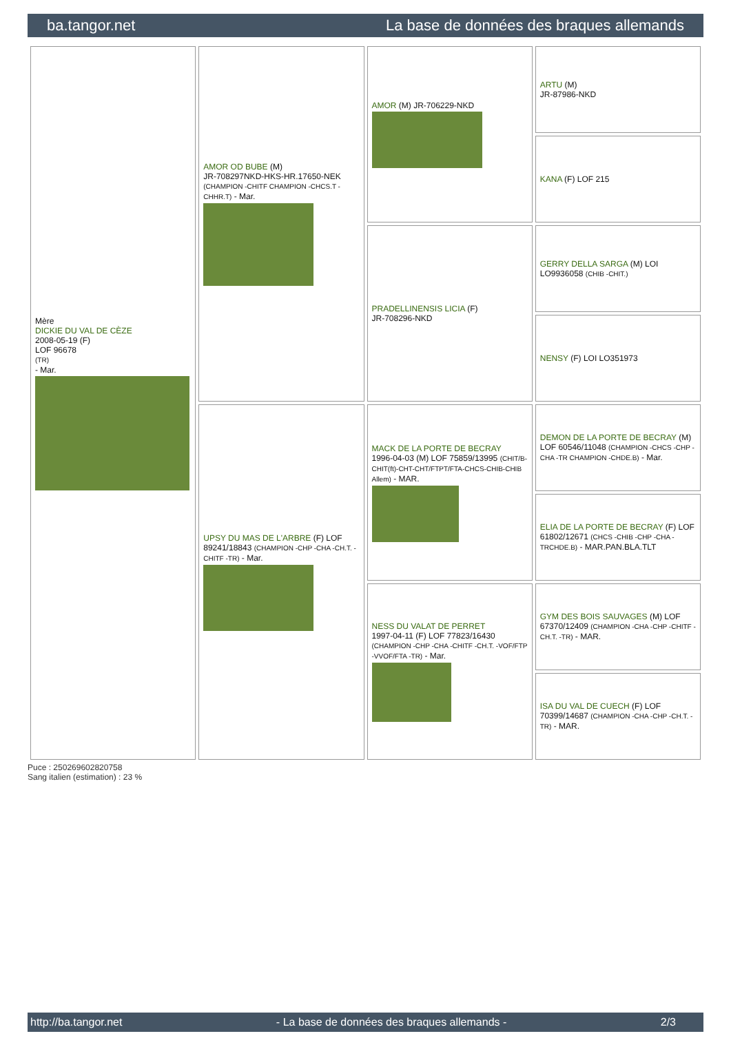ba.tangor.net La base de données des braques allemands
| Mère DICKIE DU VAL DE CÈZE 2008-05-19 (F) LOF 96678 (TR) - Mar. | AMOR OD BUBE (M) JR-708297NKD-HKS-HR.17650-NEK (CHAMPION -CHITF CHAMPION -CHCS.T -CHHR.T) - Mar. | AMOR (M) JR-706229-NKD | ARTU (M) JR-87986-NKD |
| | | | KANA (F) LOF 215 |
| | | PRADELLINENSIS LICIA (F) JR-708296-NKD | GERRY DELLA SARGA (M) LOI LO9936058 (CHIB -CHIT.) |
| | | | NENSY (F) LOI LO351973 |
| | UPSY DU MAS DE L'ARBRE (F) LOF 89241/18843 (CHAMPION -CHP -CHA -CH.T. -CHITF -TR) - Mar. | MACK DE LA PORTE DE BECRAY 1996-04-03 (M) LOF 75859/13995 (CHIT/B-CHIT(ft)-CHT-CHT/FTPT/FTA-CHCS-CHIB-CHIB Allem) - MAR. | DEMON DE LA PORTE DE BECRAY (M) LOF 60546/11048 (CHAMPION -CHCS -CHP -CHA -TR CHAMPION -CHDE.B) - Mar. |
| | | | ELIA DE LA PORTE DE BECRAY (F) LOF 61802/12671 (CHCS -CHIB -CHP -CHA -TRCHDE.B) - MAR.PAN.BLA.TLT |
| | | NESS DU VALAT DE PERRET 1997-04-11 (F) LOF 77823/16430 (CHAMPION -CHP -CHA -CHITF -CH.T. -VOF/FTP -VVOF/FTA -TR) - Mar. | GYM DES BOIS SAUVAGES (M) LOF 67370/12409 (CHAMPION -CHA -CHP -CHITF -CH.T. -TR) - MAR. |
| | | | ISA DU VAL DE CUECH (F) LOF 70399/14687 (CHAMPION -CHA -CHP -CH.T. -TR) - MAR. |
Puce : 250269602820758
Sang italien (estimation) : 23 %
http://ba.tangor.net - La base de données des braques allemands - 2/3